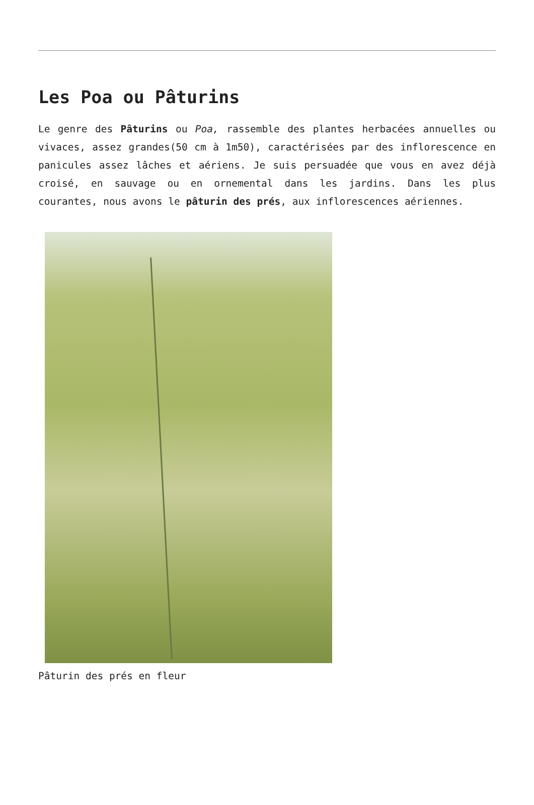Les Poa ou Pâturins
Le genre des Pâturins ou Poa, rassemble des plantes herbacées annuelles ou vivaces, assez grandes(50 cm à 1m50), caractérisées par des inflorescence en panicules assez lâches et aériens. Je suis persuadée que vous en avez déjà croisé, en sauvage ou en ornemental dans les jardins. Dans les plus courantes, nous avons le pâturin des prés, aux inflorescences aériennes.
Pâturin des prés en fleur